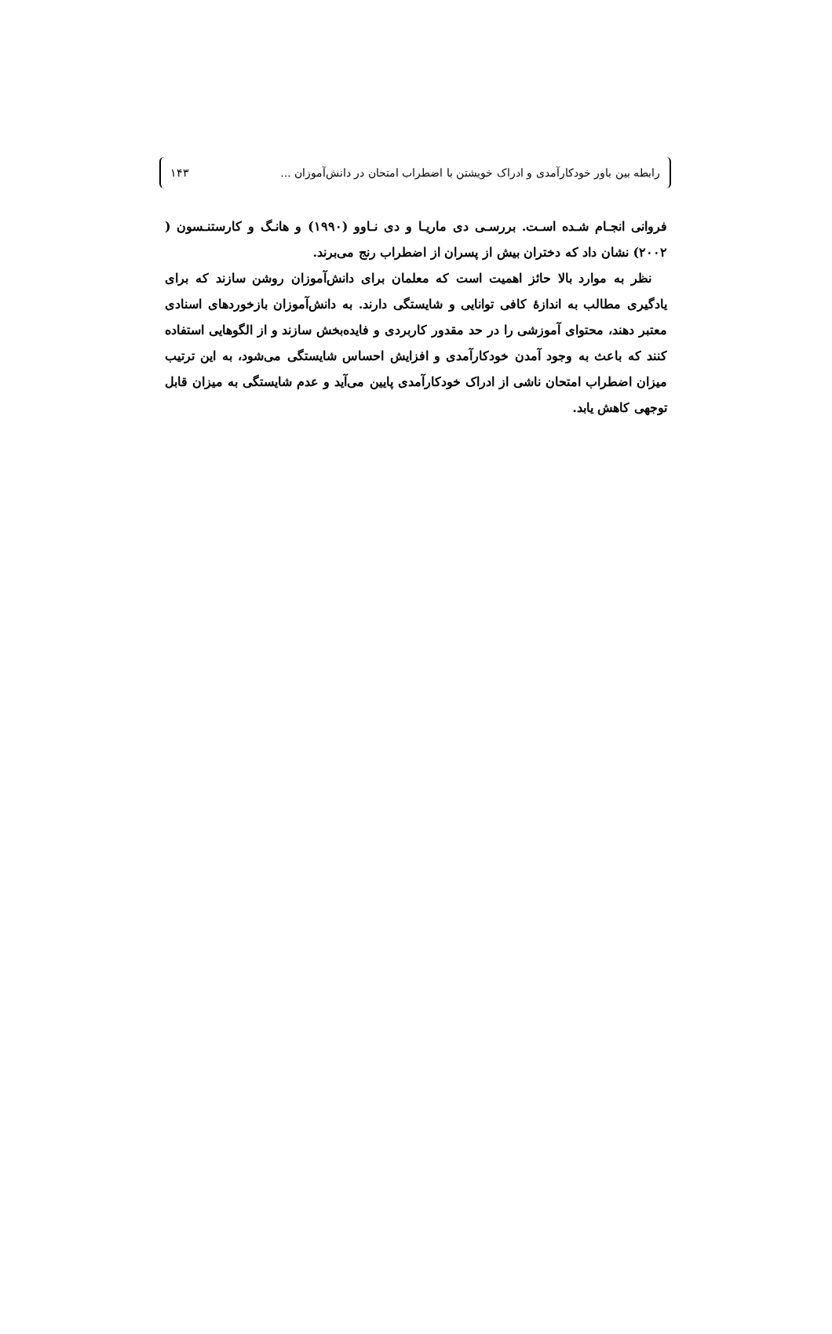رابطه بین باور خودکارآمدی و ادراک خویشتن با اضطراب امتحان در دانش‌آموزان ... ۱۴۳
فروانی انجـام شـده اسـت. بررسـی دی ماریـا و دی نـاوو (۱۹۹۰) و هانـگ و کارستنـسون ( ۲۰۰۲) نشان داد که دختران بیش از پسران از اضطراب رنج می‌برند.
نظر به موارد بالا حائز اهمیت است که معلمان برای دانش‌آموزان روشن سازند که برای یادگیری مطالب به اندازهٔ کافی توانایی و شایستگی دارند. به دانش‌آموزان بازخوردهای اسنادی معتبر دهند، محتوای آموزشی را در حد مقدور کاربردی و فایده‌بخش سازند و از الگوهایی استفاده کنند که باعث به وجود آمدن خودکارآمدی و افزایش احساس شایستگی می‌شود، به این ترتیب میزان اضطراب امتحان ناشی از ادراک خودکارآمدی پایین می‌آید و عدم شایستگی به میزان قابل توجهی کاهش یابد.